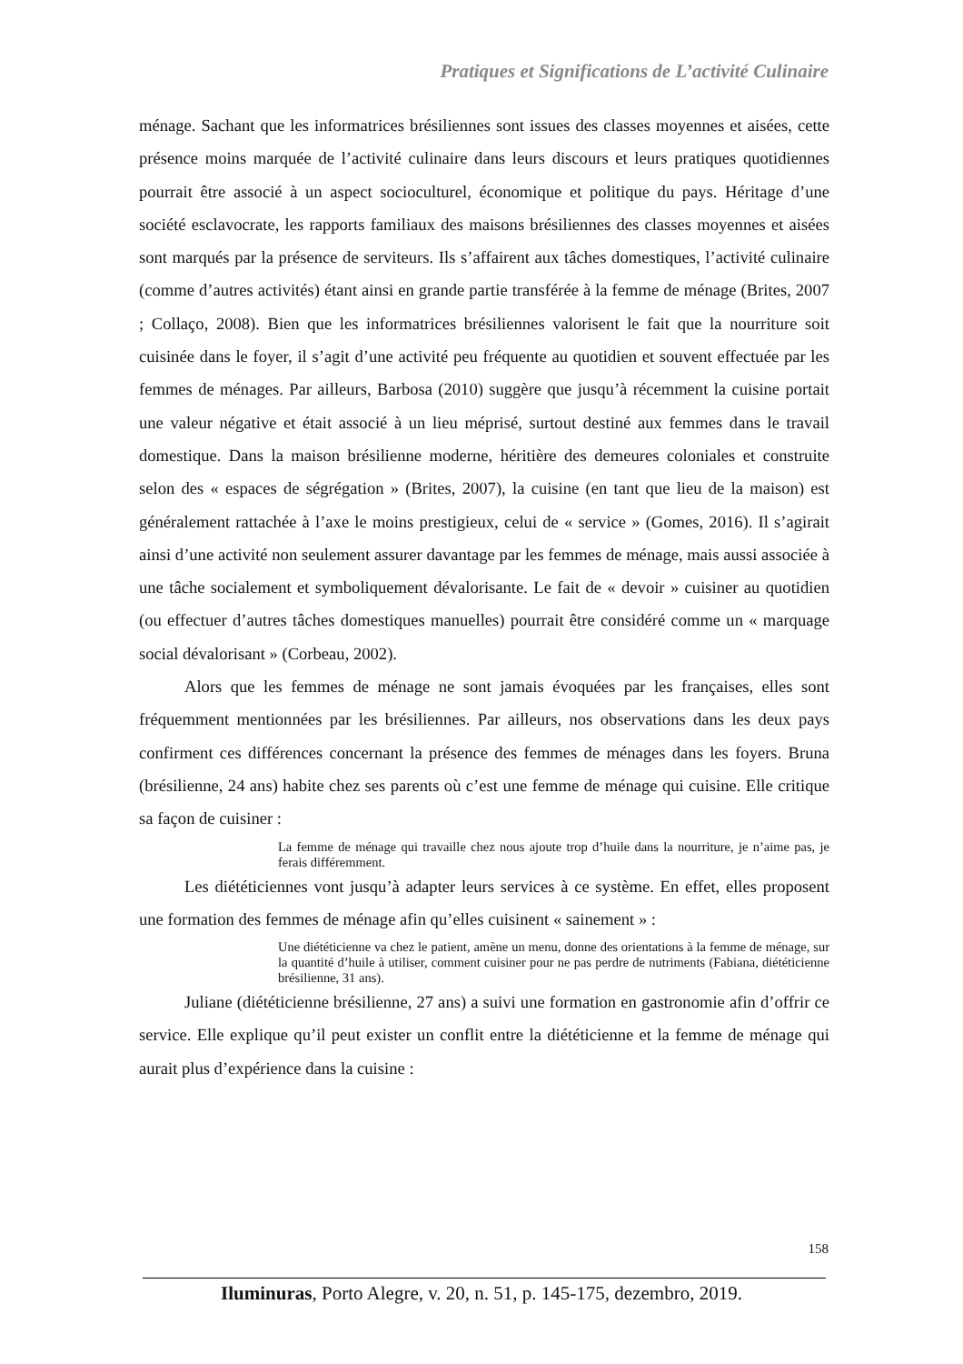Pratiques et Significations de L’activité Culinaire
ménage. Sachant que les informatrices brésiliennes sont issues des classes moyennes et aisées, cette présence moins marquée de l’activité culinaire dans leurs discours et leurs pratiques quotidiennes pourrait être associé à un aspect socioculturel, économique et politique du pays. Héritage d’une société esclavocrate, les rapports familiaux des maisons brésiliennes des classes moyennes et aisées sont marqués par la présence de serviteurs. Ils s’affairent aux tâches domestiques, l’activité culinaire (comme d’autres activités) étant ainsi en grande partie transférée à la femme de ménage (Brites, 2007 ; Collaço, 2008). Bien que les informatrices brésiliennes valorisent le fait que la nourriture soit cuisinée dans le foyer, il s’agit d’une activité peu fréquente au quotidien et souvent effectuée par les femmes de ménages. Par ailleurs, Barbosa (2010) suggère que jusqu’à récemment la cuisine portait une valeur négative et était associé à un lieu méprisé, surtout destiné aux femmes dans le travail domestique. Dans la maison brésilienne moderne, héritière des demeures coloniales et construite selon des « espaces de ségrégation » (Brites, 2007), la cuisine (en tant que lieu de la maison) est généralement rattachée à l’axe le moins prestigieux, celui de « service » (Gomes, 2016). Il s’agirait ainsi d’une activité non seulement assurer davantage par les femmes de ménage, mais aussi associée à une tâche socialement et symboliquement dévalorisante. Le fait de « devoir » cuisiner au quotidien (ou effectuer d’autres tâches domestiques manuelles) pourrait être considéré comme un « marquage social dévalorisant » (Corbeau, 2002).
Alors que les femmes de ménage ne sont jamais évoquées par les françaises, elles sont fréquemment mentionnées par les brésiliennes. Par ailleurs, nos observations dans les deux pays confirment ces différences concernant la présence des femmes de ménages dans les foyers. Bruna (brésilienne, 24 ans) habite chez ses parents où c’est une femme de ménage qui cuisine. Elle critique sa façon de cuisiner :
La femme de ménage qui travaille chez nous ajoute trop d’huile dans la nourriture, je n’aime pas, je ferais différemment.
Les diététiciennes vont jusqu’à adapter leurs services à ce système. En effet, elles proposent une formation des femmes de ménage afin qu’elles cuisinent « sainement » :
Une diététicienne va chez le patient, amène un menu, donne des orientations à la femme de ménage, sur la quantité d’huile à utiliser, comment cuisiner pour ne pas perdre de nutriments (Fabiana, diététicienne brésilienne, 31 ans).
Juliane (diététicienne brésilienne, 27 ans) a suivi une formation en gastronomie afin d’offrir ce service. Elle explique qu’il peut exister un conflit entre la diététicienne et la femme de ménage qui aurait plus d’expérience dans la cuisine :
158
Iluminuras, Porto Alegre, v. 20, n. 51, p. 145-175, dezembro, 2019.